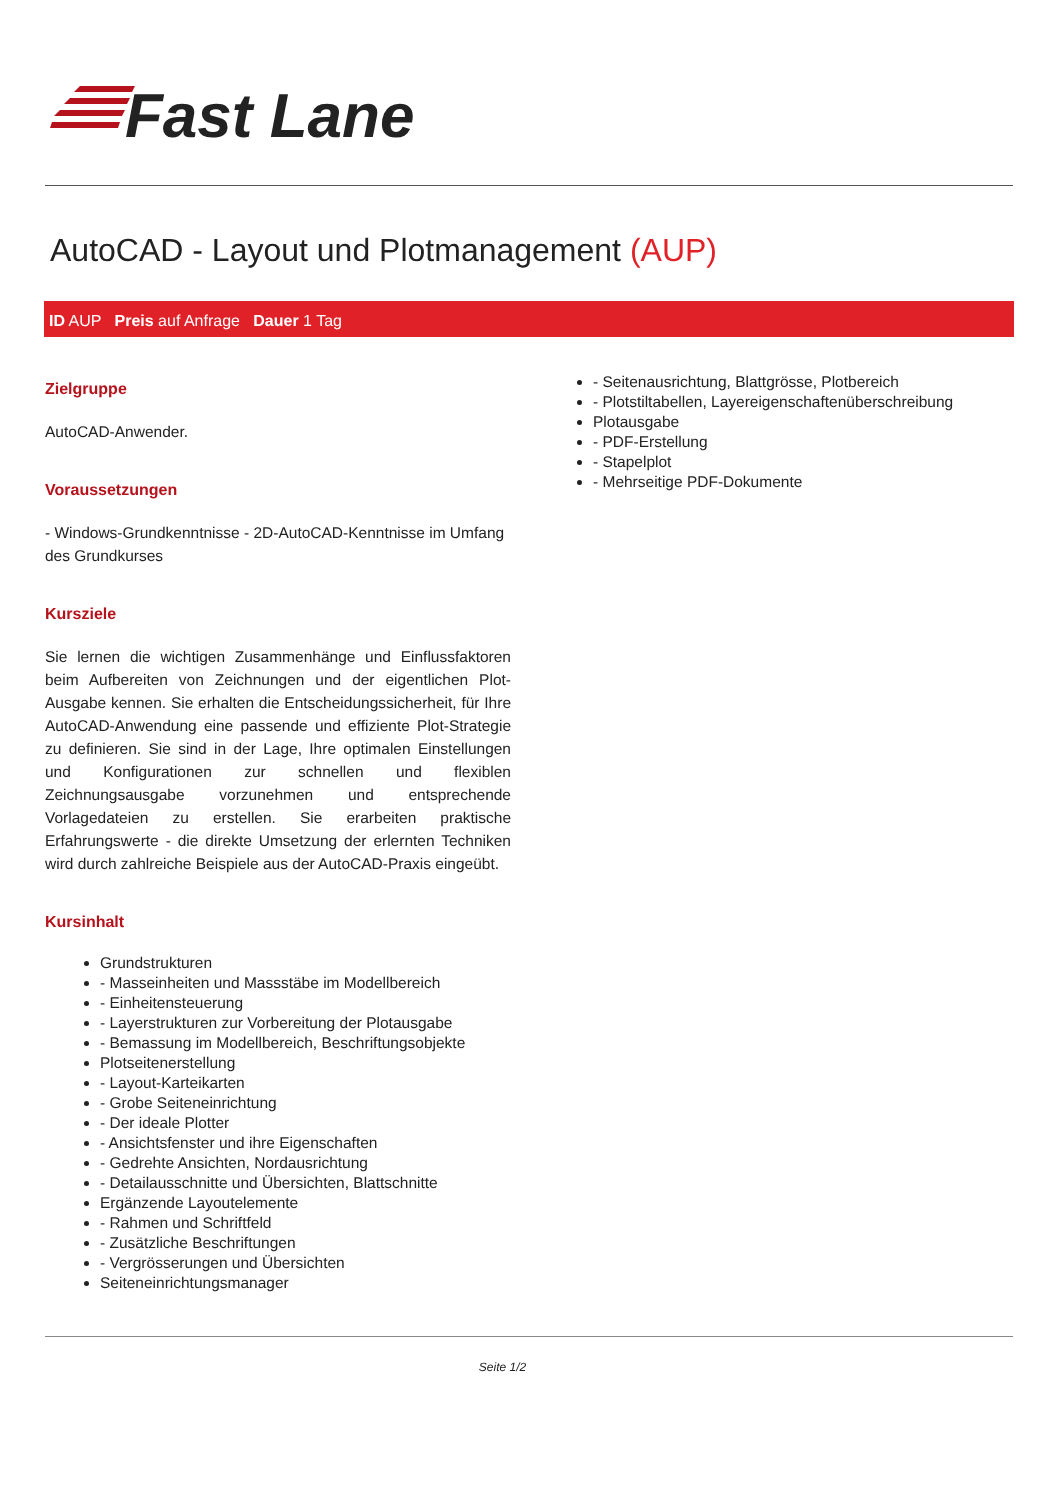Fast Lane
AutoCAD - Layout und Plotmanagement (AUP)
ID AUP Preis auf Anfrage Dauer 1 Tag
Zielgruppe
AutoCAD-Anwender.
Voraussetzungen
- Windows-Grundkenntnisse - 2D-AutoCAD-Kenntnisse im Umfang des Grundkurses
Kursziele
Sie lernen die wichtigen Zusammenhänge und Einflussfaktoren beim Aufbereiten von Zeichnungen und der eigentlichen Plot-Ausgabe kennen. Sie erhalten die Entscheidungssicherheit, für Ihre AutoCAD-Anwendung eine passende und effiziente Plot-Strategie zu definieren. Sie sind in der Lage, Ihre optimalen Einstellungen und Konfigurationen zur schnellen und flexiblen Zeichnungsausgabe vorzunehmen und entsprechende Vorlagedateien zu erstellen. Sie erarbeiten praktische Erfahrungswerte - die direkte Umsetzung der erlernten Techniken wird durch zahlreiche Beispiele aus der AutoCAD-Praxis eingeübt.
Kursinhalt
Grundstrukturen
- Masseinheiten und Massstäbe im Modellbereich
- Einheitensteuerung
- Layerstrukturen zur Vorbereitung der Plotausgabe
- Bemassung im Modellbereich, Beschriftungsobjekte
Plotseitenerstellung
- Layout-Karteikarten
- Grobe Seiteneinrichtung
- Der ideale Plotter
- Ansichtsfenster und ihre Eigenschaften
- Gedrehte Ansichten, Nordausrichtung
- Detailausschnitte und Übersichten, Blattschnitte
Ergänzende Layoutelemente
- Rahmen und Schriftfeld
- Zusätzliche Beschriftungen
- Vergrösserungen und Übersichten
Seiteneinrichtungsmanager
- Seitenausrichtung, Blattgrösse, Plotbereich
- Plotstiltabellen, Layereigenschaftenüberschreibung
Plotausgabe
- PDF-Erstellung
- Stapelplot
- Mehrseitige PDF-Dokumente
Seite 1/2